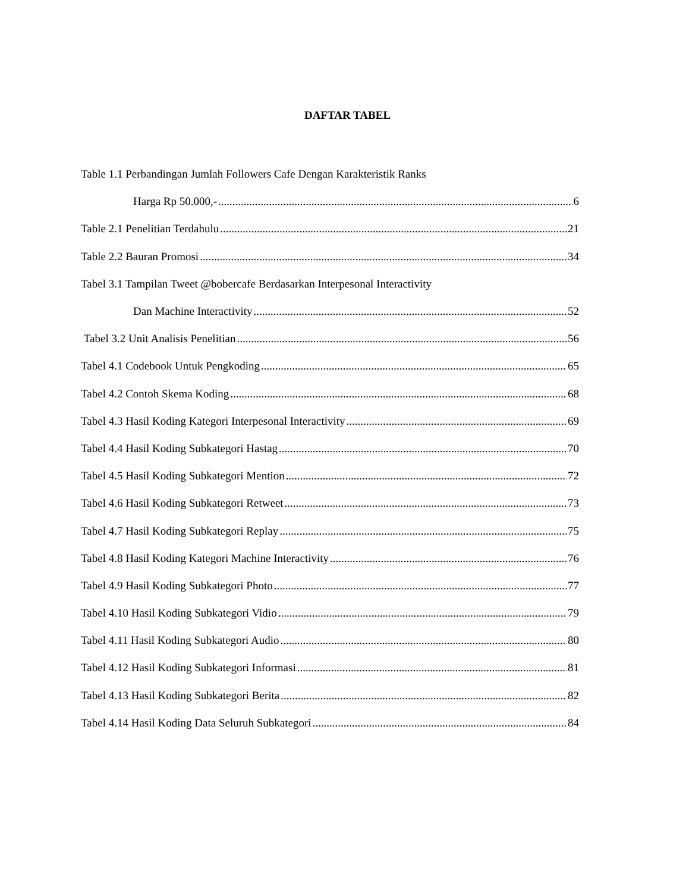DAFTAR TABEL
Table 1.1 Perbandingan Jumlah Followers Cafe Dengan Karakteristik Ranks
Harga Rp 50.000,- 6
Table 2.1 Penelitian Terdahulu 21
Table 2.2 Bauran Promosi 34
Tabel 3.1 Tampilan Tweet @bobercafe Berdasarkan Interpesonal Interactivity
Dan Machine Interactivity 52
Tabel 3.2 Unit Analisis Penelitian 56
Tabel 4.1 Codebook Untuk Pengkoding 65
Tabel 4.2 Contoh Skema Koding 68
Tabel 4.3 Hasil Koding Kategori Interpesonal Interactivity 69
Tabel 4.4 Hasil Koding Subkategori Hastag 70
Tabel 4.5 Hasil Koding Subkategori Mention 72
Tabel 4.6 Hasil Koding Subkategori Retweet 73
Tabel 4.7 Hasil Koding Subkategori Replay 75
Tabel 4.8 Hasil Koding Kategori Machine Interactivity 76
Tabel 4.9 Hasil Koding Subkategori Photo 77
Tabel 4.10 Hasil Koding Subkategori Vidio 79
Tabel 4.11 Hasil Koding Subkategori Audio 80
Tabel 4.12 Hasil Koding Subkategori Informasi 81
Tabel 4.13 Hasil Koding Subkategori Berita 82
Tabel 4.14 Hasil Koding Data Seluruh Subkategori 84